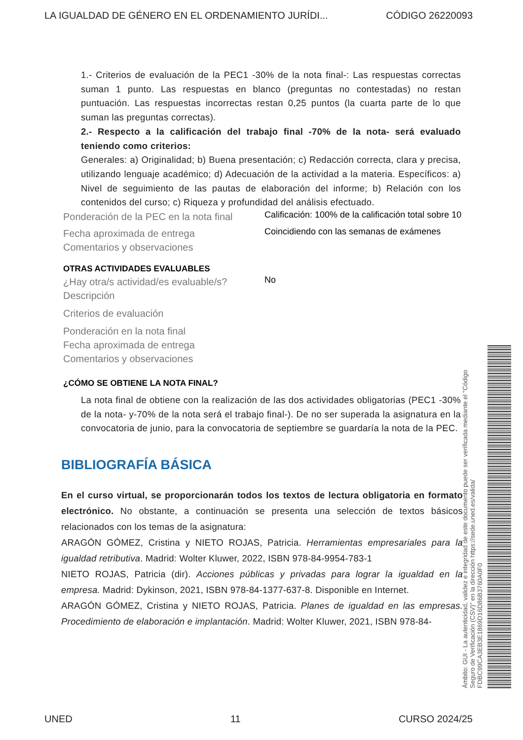LA IGUALDAD DE GÉNERO EN EL ORDENAMIENTO JURÍDI... CÓDIGO 26220093
1.- Criterios de evaluación de la PEC1 -30% de la nota final-: Las respuestas correctas suman 1 punto. Las respuestas en blanco (preguntas no contestadas) no restan puntuación. Las respuestas incorrectas restan 0,25 puntos (la cuarta parte de lo que suman las preguntas correctas).
2.- Respecto a la calificación del trabajo final -70% de la nota- será evaluado teniendo como criterios:
Generales: a) Originalidad; b) Buena presentación; c) Redacción correcta, clara y precisa, utilizando lenguaje académico; d) Adecuación de la actividad a la materia. Específicos: a) Nivel de seguimiento de las pautas de elaboración del informe; b) Relación con los contenidos del curso; c) Riqueza y profundidad del análisis efectuado.
Ponderación de la PEC en la nota final
Calificación: 100% de la calificación total sobre 10
Fecha aproximada de entrega
Coincidiendo con las semanas de exámenes
Comentarios y observaciones
OTRAS ACTIVIDADES EVALUABLES
¿Hay otra/s actividad/es evaluable/s?
No
Descripción
Criterios de evaluación
Ponderación en la nota final
Fecha aproximada de entrega
Comentarios y observaciones
¿CÓMO SE OBTIENE LA NOTA FINAL?
La nota final de obtiene con la realización de las dos actividades obligatorias (PEC1 -30% de la nota- y-70% de la nota será el trabajo final-). De no ser superada la asignatura en la convocatoria de junio, para la convocatoria de septiembre se guardaría la nota de la PEC.
BIBLIOGRAFÍA BÁSICA
En el curso virtual, se proporcionarán todos los textos de lectura obligatoria en formato electrónico. No obstante, a continuación se presenta una selección de textos básicos relacionados con los temas de la asignatura:
ARAGÓN GÓMEZ, Cristina y NIETO ROJAS, Patricia. Herramientas empresariales para la igualdad retributiva. Madrid: Wolter Kluwer, 2022, ISBN 978-84-9954-783-1
NIETO ROJAS, Patricia (dir). Acciones públicas y privadas para lograr la igualdad en la empresa. Madrid: Dykinson, 2021, ISBN 978-84-1377-637-8. Disponible en Internet.
ARAGÓN GÓMEZ, Cristina y NIETO ROJAS, Patricia. Planes de igualdad en las empresas. Procedimiento de elaboración e implantación. Madrid: Wolter Kluwer, 2021, ISBN 978-84-
Ámbito: GUI - La autenticidad, validez e integridad de este documento puede ser verificada mediante el "Código Seguro de Verificación (CSV)" en la dirección https://sede.uned.es/valida/ FDBC99CA3EB3E1869D16D86B3760A0F0
UNED 11 CURSO 2024/25